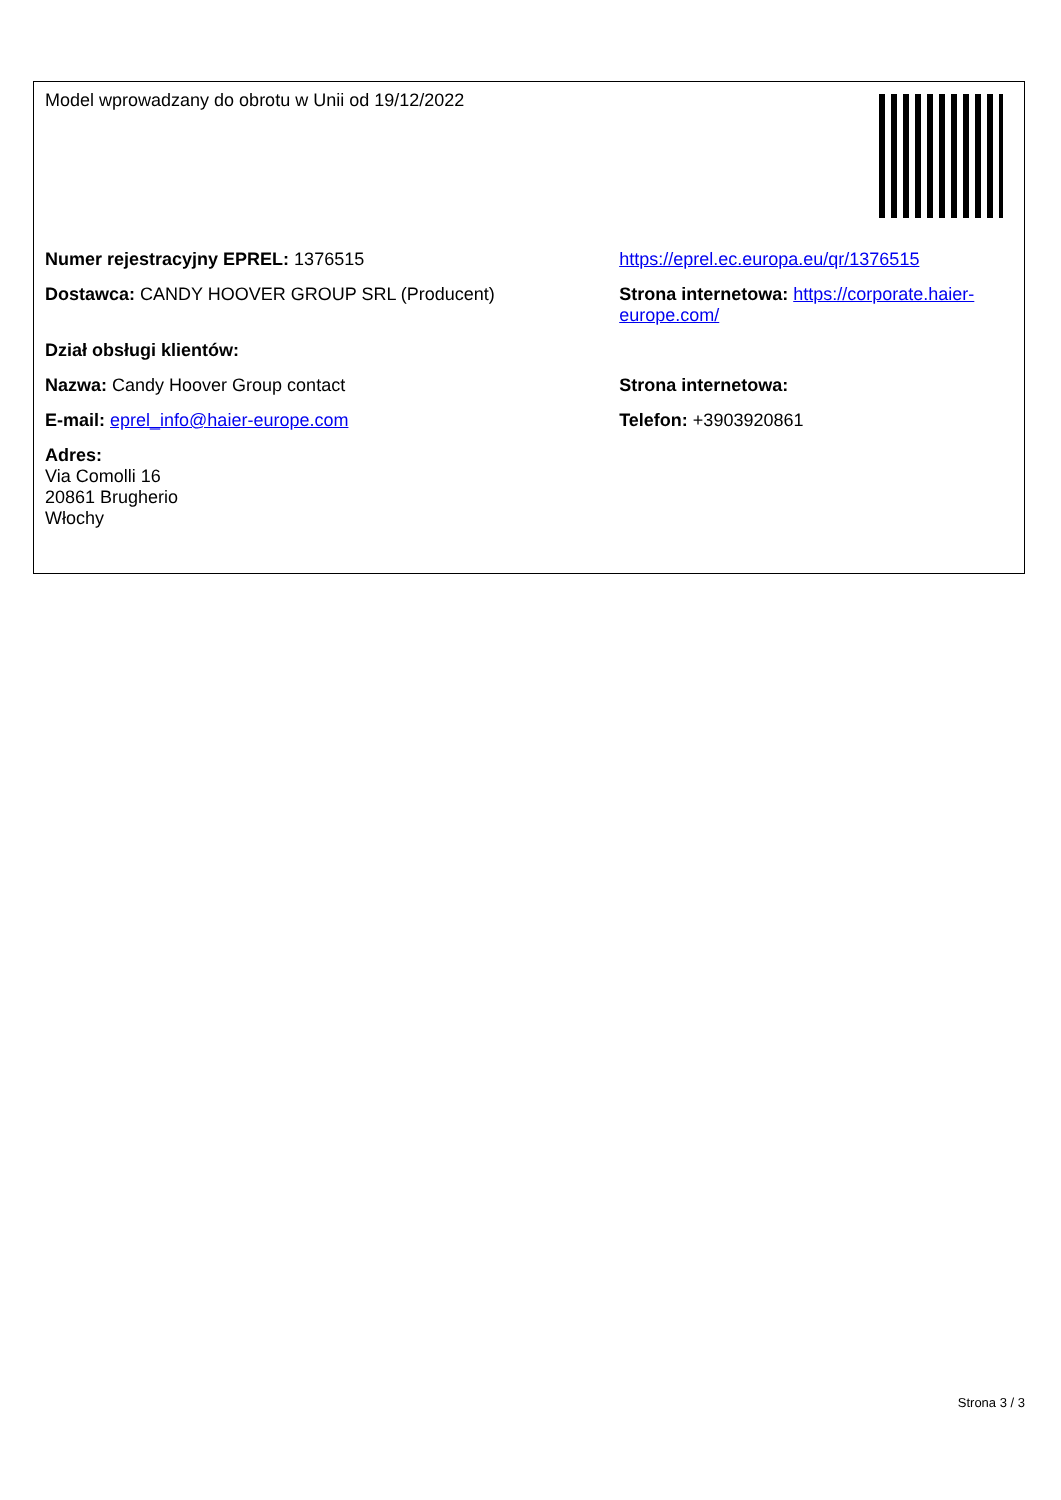| Model wprowadzany do obrotu w Unii od 19/12/2022 | |
| Numer rejestracyjny EPREL: 1376515 | https://eprel.ec.europa.eu/qr/1376515 |
| Dostawca: CANDY HOOVER GROUP SRL (Producent) | Strona internetowa: https://corporate.haier-europe.com/ |
| Dział obsługi klientów: | |
| Nazwa: Candy Hoover Group contact | Strona internetowa: |
| E-mail: eprel_info@haier-europe.com | Telefon: +3903920861 |
| Adres: Via Comolli 16 20861 Brugherio Włochy | |
Strona 3 / 3